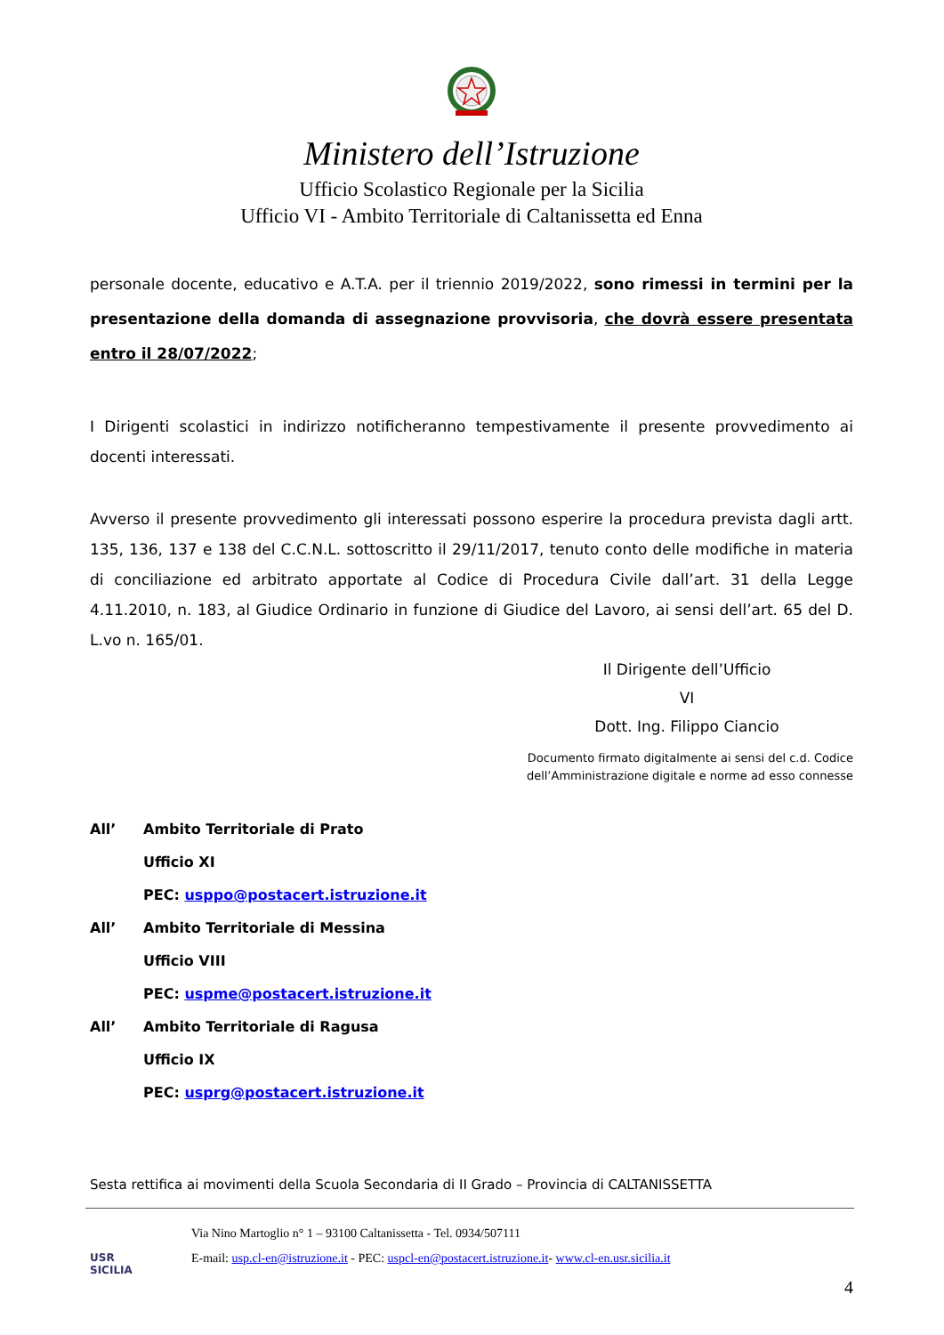Ministero dell’Istruzione
Ufficio Scolastico Regionale per la Sicilia
Ufficio VI - Ambito Territoriale di Caltanissetta ed Enna
personale docente, educativo e A.T.A. per il triennio 2019/2022, sono rimessi in termini per la presentazione della domanda di assegnazione provvisoria, che dovrà essere presentata entro il 28/07/2022;
I Dirigenti scolastici in indirizzo notificheranno tempestivamente il presente provvedimento ai docenti interessati.
Avverso il presente provvedimento gli interessati possono esperire la procedura prevista dagli artt. 135, 136, 137 e 138 del C.C.N.L. sottoscritto il 29/11/2017, tenuto conto delle modifiche in materia di conciliazione ed arbitrato apportate al Codice di Procedura Civile dall’art. 31 della Legge 4.11.2010, n. 183, al Giudice Ordinario in funzione di Giudice del Lavoro, ai sensi dell’art. 65 del D. L.vo n. 165/01.
Il Dirigente dell’Ufficio VI
Dott. Ing. Filippo Ciancio
Documento firmato digitalmente ai sensi del c.d. Codice
dell’Amministrazione digitale e norme ad esso connesse
| All’ | Ambito Territoriale di Prato |
| | Ufficio XI |
| | PEC: usppo@postacert.istruzione.it |
| All’ | Ambito Territoriale di Messina |
| | Ufficio VIII |
| | PEC: uspme@postacert.istruzione.it |
| All’ | Ambito Territoriale di Ragusa |
| | Ufficio IX |
| | PEC: usprg@postacert.istruzione.it |
Sesta rettifica ai movimenti della Scuola Secondaria di II Grado – Provincia di CALTANISSETTA
USR
SICILIA
Via Nino Martoglio n° 1 – 93100 Caltanissetta - Tel. 0934/507111
E-mail: usp.cl-en@istruzione.it - PEC: uspcl-en@postacert.istruzione.it- www.cl-en.usr.sicilia.it
4